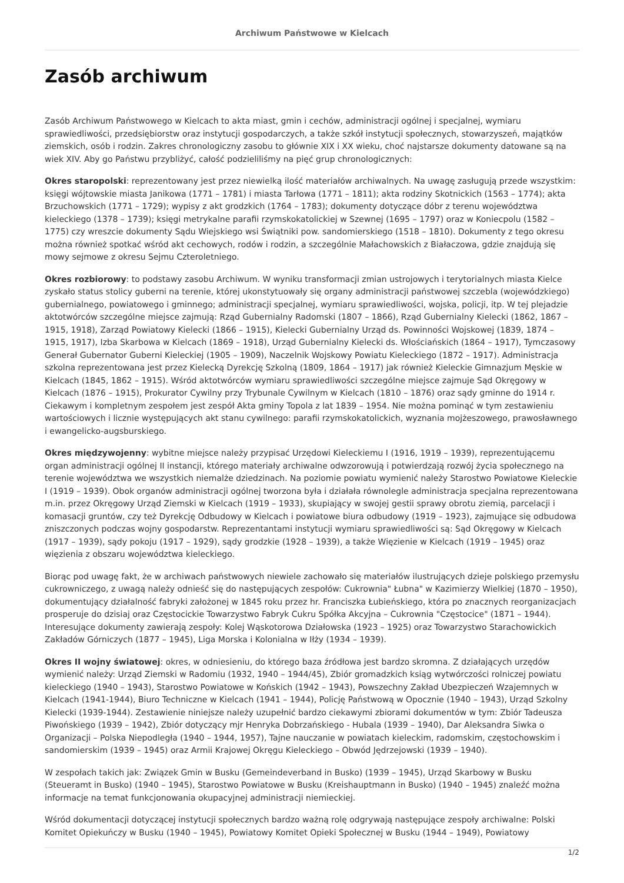Archiwum Państwowe w Kielcach
Zasób archiwum
Zasób Archiwum Państwowego w Kielcach to akta miast, gmin i cechów, administracji ogólnej i specjalnej, wymiaru sprawiedliwości, przedsiębiorstw oraz instytucji gospodarczych, a także szkół instytucji społecznych, stowarzyszeń, majątków ziemskich, osób i rodzin. Zakres chronologiczny zasobu to głównie XIX i XX wieku, choć najstarsze dokumenty datowane są na wiek XIV. Aby go Państwu przybliżyć, całość podzieliliśmy na pięć grup chronologicznych:
Okres staropolski: reprezentowany jest przez niewielką ilość materiałów archiwalnych. Na uwagę zasługują przede wszystkim: księgi wójtowskie miasta Janikowa (1771 – 1781) i miasta Tarłowa (1771 – 1811); akta rodziny Skotnickich (1563 – 1774); akta Brzuchowskich (1771 – 1729); wypisy z akt grodzkich (1764 – 1783); dokumenty dotyczące dóbr z terenu województwa kieleckiego (1378 – 1739); księgi metrykalne parafii rzymskokatolickiej w Szewnej (1695 – 1797) oraz w Koniecpolu (1582 – 1775) czy wreszcie dokumenty Sądu Wiejskiego wsi Świątniki pow. sandomierskiego (1518 – 1810). Dokumenty z tego okresu można również spotkać wśród akt cechowych, rodów i rodzin, a szczególnie Małachowskich z Białaczowa, gdzie znajdują się mowy sejmowe z okresu Sejmu Czteroletniego.
Okres rozbiorowy: to podstawy zasobu Archiwum. W wyniku transformacji zmian ustrojowych i terytorialnych miasta Kielce zyskało status stolicy guberni na terenie, której ukonstytuowały się organy administracji państwowej szczebla (wojewódzkiego) gubernialnego, powiatowego i gminnego; administracji specjalnej, wymiaru sprawiedliwości, wojska, policji, itp. W tej plejadzie aktotwórców szczególne miejsce zajmują: Rząd Gubernialny Radomski (1807 – 1866), Rząd Gubernialny Kielecki (1862, 1867 – 1915, 1918), Zarząd Powiatowy Kielecki (1866 – 1915), Kielecki Gubernialny Urząd ds. Powinności Wojskowej (1839, 1874 – 1915, 1917), Izba Skarbowa w Kielcach (1869 – 1918), Urząd Gubernialny Kielecki ds. Włościańskich (1864 – 1917), Tymczasowy Generał Gubernator Guberni Kieleckiej (1905 – 1909), Naczelnik Wojskowy Powiatu Kieleckiego (1872 – 1917). Administracja szkolna reprezentowana jest przez Kielecką Dyrekcję Szkolną (1809, 1864 – 1917) jak również Kieleckie Gimnazjum Męskie w Kielcach (1845, 1862 – 1915). Wśród aktotwórców wymiaru sprawiedliwości szczególne miejsce zajmuje Sąd Okręgowy w Kielcach (1876 – 1915), Prokurator Cywilny przy Trybunale Cywilnym w Kielcach (1810 – 1876) oraz sądy gminne do 1914 r. Ciekawym i kompletnym zespołem jest zespół Akta gminy Topola z lat 1839 – 1954. Nie można pominąć w tym zestawieniu wartościowych i licznie występujących akt stanu cywilnego: parafii rzymskokatolickich, wyznania mojżeszowego, prawosławnego i ewangelicko-augsburskiego.
Okres międzywojenny: wybitne miejsce należy przypisać Urzędowi Kieleckiemu I (1916, 1919 – 1939), reprezentującemu organ administracji ogólnej II instancji, którego materiały archiwalne odwzorowują i potwierdzają rozwój życia społecznego na terenie województwa we wszystkich niemalże dziedzinach. Na poziomie powiatu wymienić należy Starostwo Powiatowe Kieleckie I (1919 – 1939). Obok organów administracji ogólnej tworzona była i działała równolegle administracja specjalna reprezentowana m.in. przez Okręgowy Urząd Ziemski w Kielcach (1919 – 1933), skupiający w swojej gestii sprawy obrotu ziemią, parcelacji i komasacji gruntów, czy też Dyrekcję Odbudowy w Kielcach i powiatowe biura odbudowy (1919 – 1923), zajmujące się odbudowa zniszczonych podczas wojny gospodarstw. Reprezentantami instytucji wymiaru sprawiedliwości są: Sąd Okręgowy w Kielcach (1917 – 1939), sądy pokoju (1917 – 1929), sądy grodzkie (1928 – 1939), a także Więzienie w Kielcach (1919 – 1945) oraz więzienia z obszaru województwa kieleckiego.
Biorąc pod uwagę fakt, że w archiwach państwowych niewiele zachowało się materiałów ilustrujących dzieje polskiego przemysłu cukrowniczego, z uwagą należy odnieść się do następujących zespołów: Cukrownia" Łubna" w Kazimierzy Wielkiej (1870 – 1950), dokumentujący działalność fabryki założonej w 1845 roku przez hr. Franciszka Łubieńskiego, która po znacznych reorganizacjach prosperuje do dzisiaj oraz Częstocickie Towarzystwo Fabryk Cukru Spółka Akcyjna – Cukrownia "Częstocice" (1871 – 1944). Interesujące dokumenty zawierają zespoły: Kolej Wąskotorowa Działowska (1923 – 1925) oraz Towarzystwo Starachowickich Zakładów Górniczych (1877 – 1945), Liga Morska i Kolonialna w Iłży (1934 – 1939).
Okres II wojny światowej: okres, w odniesieniu, do którego baza źródłowa jest bardzo skromna. Z działających urzędów wymienić należy: Urząd Ziemski w Radomiu (1932, 1940 – 1944/45), Zbiór gromadzkich ksiąg wytwórczości rolniczej powiatu kieleckiego (1940 – 1943), Starostwo Powiatowe w Końskich (1942 – 1943), Powszechny Zakład Ubezpieczeń Wzajemnych w Kielcach (1941-1944), Biuro Techniczne w Kielcach (1941 – 1944), Policję Państwową w Opocznie (1940 – 1943), Urząd Szkolny Kielecki (1939-1944). Zestawienie niniejsze należy uzupełnić bardzo ciekawymi zbiorami dokumentów w tym: Zbiór Tadeusza Piwońskiego (1939 – 1942), Zbiór dotyczący mjr Henryka Dobrzańskiego - Hubala (1939 – 1940), Dar Aleksandra Siwka o Organizacji – Polska Niepodległa (1940 – 1944, 1957), Tajne nauczanie w powiatach kieleckim, radomskim, częstochowskim i sandomierskim (1939 – 1945) oraz Armii Krajowej Okręgu Kieleckiego – Obwód Jędrzejowski (1939 – 1940).
W zespołach takich jak: Związek Gmin w Busku (Gemeindeverband in Busko) (1939 – 1945), Urząd Skarbowy w Busku (Steueramt in Busko) (1940 – 1945), Starostwo Powiatowe w Busku (Kreishauptmann in Busko) (1940 – 1945) znaleźć można informacje na temat funkcjonowania okupacyjnej administracji niemieckiej.
Wśród dokumentacji dotyczącej instytucji społecznych bardzo ważną rolę odgrywają następujące zespoły archiwalne: Polski Komitet Opiekuńczy w Busku (1940 – 1945), Powiatowy Komitet Opieki Społecznej w Busku (1944 – 1949), Powiatowy
1/2